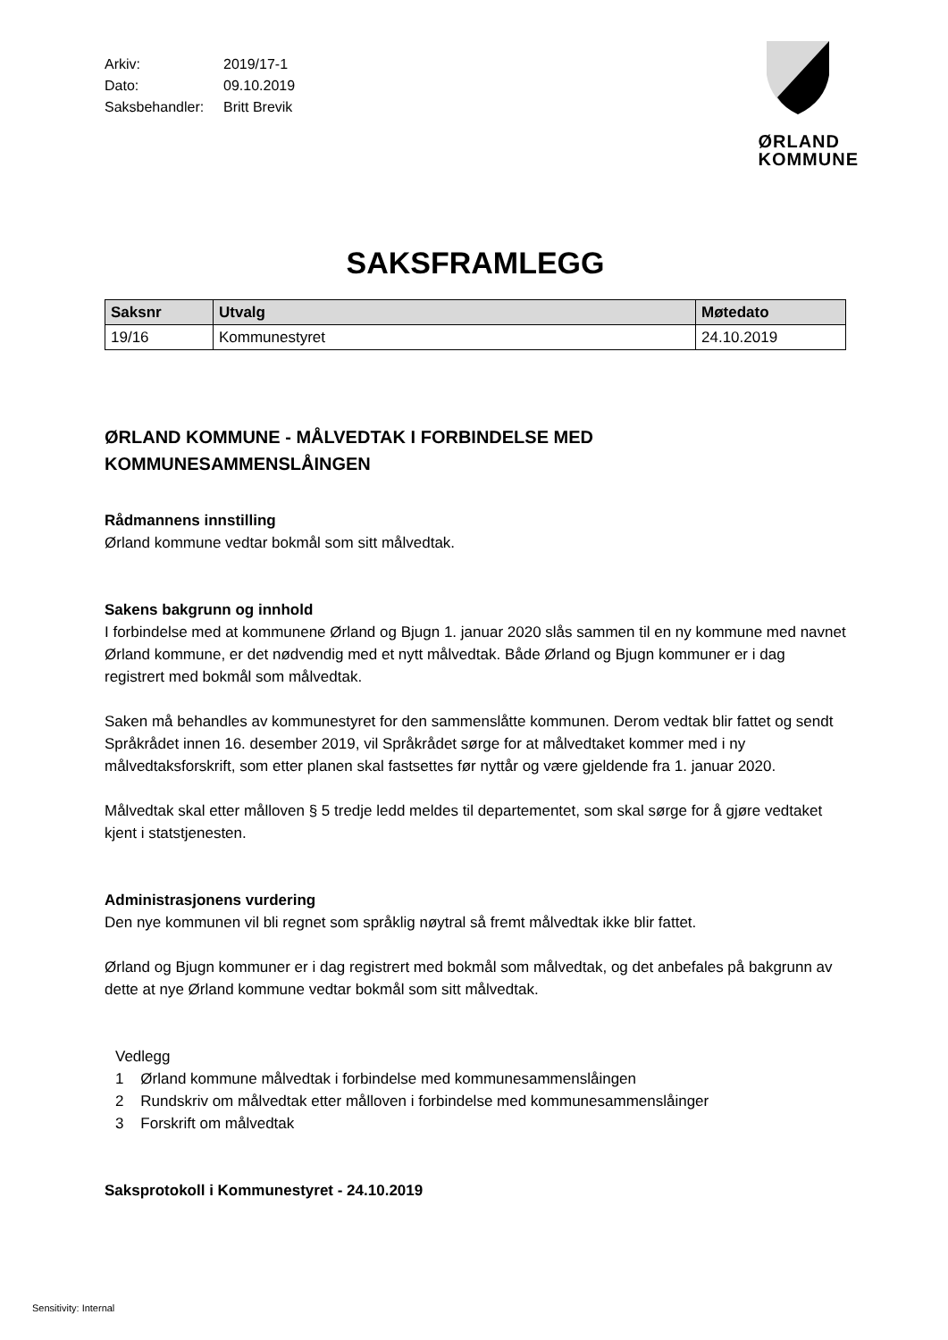ØRLAND
KOMMUNE
| Arkiv: | 2019/17-1 |
| Dato: | 09.10.2019 |
| Saksbehandler: | Britt Brevik |
SAKSFRAMLEGG
| Saksnr | Utvalg | Møtedato |
| --- | --- | --- |
| 19/16 | Kommunestyret | 24.10.2019 |
ØRLAND KOMMUNE - MÅLVEDTAK I FORBINDELSE MED KOMMUNESAMMENSLÅINGEN
Rådmannens innstilling
Ørland kommune vedtar bokmål som sitt målvedtak.
Sakens bakgrunn og innhold
I forbindelse med at kommunene Ørland og Bjugn 1. januar 2020 slås sammen til en ny kommune med navnet Ørland kommune, er det nødvendig med et nytt målvedtak. Både Ørland og Bjugn kommuner er i dag registrert med bokmål som målvedtak.
Saken må behandles av kommunestyret for den sammenslåtte kommunen. Derom vedtak blir fattet og sendt Språkrådet innen 16. desember 2019, vil Språkrådet sørge for at målvedtaket kommer med i ny målvedtaksforskrift, som etter planen skal fastsettes før nyttår og være gjeldende fra 1. januar 2020.
Målvedtak skal etter målloven § 5 tredje ledd meldes til departementet, som skal sørge for å gjøre vedtaket kjent i statstjenesten.
Administrasjonens vurdering
Den nye kommunen vil bli regnet som språklig nøytral så fremt målvedtak ikke blir fattet.
Ørland og Bjugn kommuner er i dag registrert med bokmål som målvedtak, og det anbefales på bakgrunn av dette at nye Ørland kommune vedtar bokmål som sitt målvedtak.
Vedlegg
1 Ørland kommune målvedtak i forbindelse med kommunesammenslåingen
2 Rundskriv om målvedtak etter målloven i forbindelse med kommunesammenslåinger
3 Forskrift om målvedtak
Saksprotokoll i Kommunestyret - 24.10.2019
Sensitivity: Internal